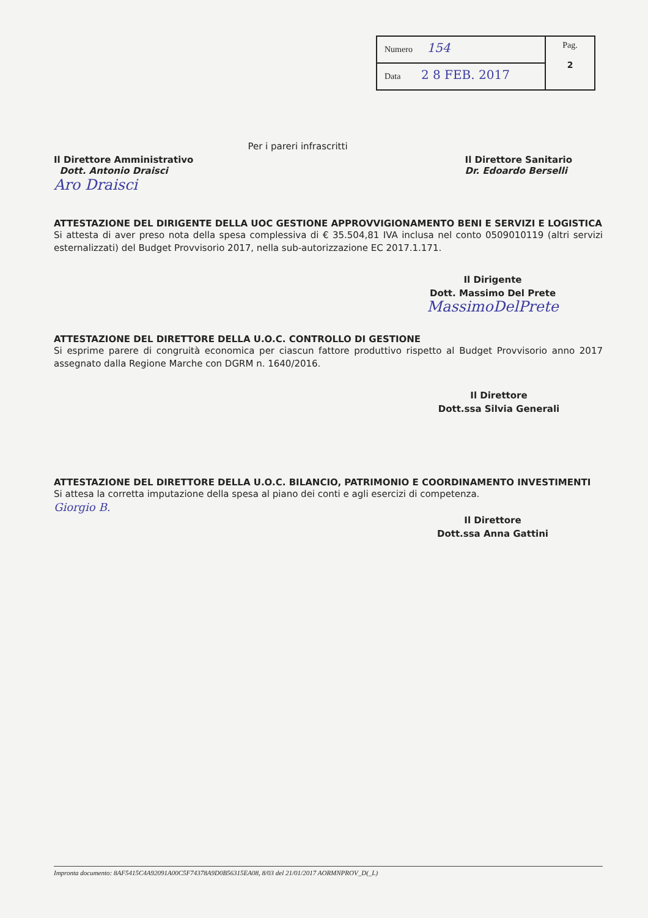| Numero 154 | Pag. 2 |
| Data 2 8 FEB. 2017 | |
Per i pareri infrascritti
Il Direttore Amministrativo
Dott. Antonio Draisci
Aro Draisci
Il Direttore Sanitario
Dr. Edoardo Berselli
ATTESTAZIONE DEL DIRIGENTE DELLA UOC GESTIONE APPROVVIGIONAMENTO BENI E SERVIZI E LOGISTICA
Si attesta di aver preso nota della spesa complessiva di € 35.504,81 IVA inclusa nel conto 0509010119 (altri servizi esternalizzati) del Budget Provvisorio 2017, nella sub-autorizzazione EC 2017.1.171.
Il Dirigente
Dott. Massimo Del Prete
MassimoDelPrete
ATTESTAZIONE DEL DIRETTORE DELLA U.O.C. CONTROLLO DI GESTIONE
Si esprime parere di congruità economica per ciascun fattore produttivo rispetto al Budget Provvisorio anno 2017 assegnato dalla Regione Marche con DGRM n. 1640/2016.
Il Direttore
Dott.ssa Silvia Generali
ATTESTAZIONE DEL DIRETTORE DELLA U.O.C. BILANCIO, PATRIMONIO E COORDINAMENTO INVESTIMENTI
Si attesa la corretta imputazione della spesa al piano dei conti e agli esercizi di competenza.
Giorgio B.
Il Direttore
Dott.ssa Anna Gattini
Impronta documento: 8AF5415C4A92091A00C5F74378A9D0B56315EA08, 8/03 del 21/01/2017 AORMNPROV_D(_L)